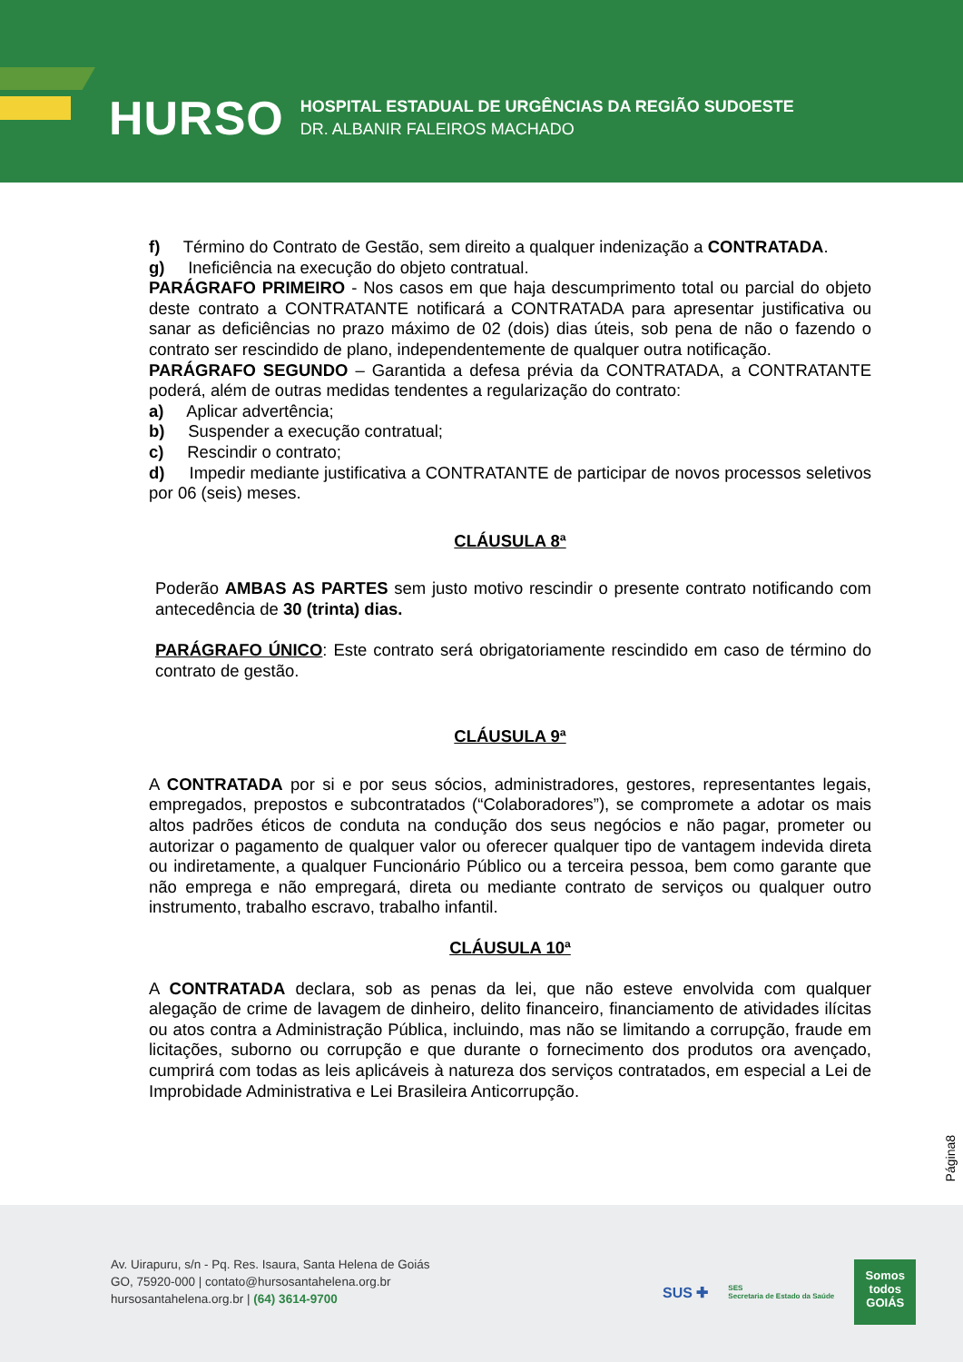HURSO
HOSPITAL ESTADUAL DE URGÊNCIAS DA REGIÃO SUDOESTE
DR. ALBANIR FALEIROS MACHADO
f) Término do Contrato de Gestão, sem direito a qualquer indenização a CONTRATADA.
g) Ineficiência na execução do objeto contratual.
PARÁGRAFO PRIMEIRO - Nos casos em que haja descumprimento total ou parcial do objeto deste contrato a CONTRATANTE notificará a CONTRATADA para apresentar justificativa ou sanar as deficiências no prazo máximo de 02 (dois) dias úteis, sob pena de não o fazendo o contrato ser rescindido de plano, independentemente de qualquer outra notificação.
PARÁGRAFO SEGUNDO – Garantida a defesa prévia da CONTRATADA, a CONTRATANTE poderá, além de outras medidas tendentes a regularização do contrato:
a) Aplicar advertência;
b) Suspender a execução contratual;
c) Rescindir o contrato;
d) Impedir mediante justificativa a CONTRATANTE de participar de novos processos seletivos por 06 (seis) meses.
CLÁUSULA 8ª
Poderão AMBAS AS PARTES sem justo motivo rescindir o presente contrato notificando com antecedência de 30 (trinta) dias.
PARÁGRAFO ÚNICO: Este contrato será obrigatoriamente rescindido em caso de término do contrato de gestão.
CLÁUSULA 9ª
A CONTRATADA por si e por seus sócios, administradores, gestores, representantes legais, empregados, prepostos e subcontratados (“Colaboradores”), se compromete a adotar os mais altos padrões éticos de conduta na condução dos seus negócios e não pagar, prometer ou autorizar o pagamento de qualquer valor ou oferecer qualquer tipo de vantagem indevida direta ou indiretamente, a qualquer Funcionário Público ou a terceira pessoa, bem como garante que não emprega e não empregará, direta ou mediante contrato de serviços ou qualquer outro instrumento, trabalho escravo, trabalho infantil.
CLÁUSULA 10ª
A CONTRATADA declara, sob as penas da lei, que não esteve envolvida com qualquer alegação de crime de lavagem de dinheiro, delito financeiro, financiamento de atividades ilícitas ou atos contra a Administração Pública, incluindo, mas não se limitando a corrupção, fraude em licitações, suborno ou corrupção e que durante o fornecimento dos produtos ora avençado, cumprirá com todas as leis aplicáveis à natureza dos serviços contratados, em especial a Lei de Improbidade Administrativa e Lei Brasileira Anticorrupção.
Página8
Av. Uirapuru, s/n - Pq. Res. Isaura, Santa Helena de Goiás
GO, 75920-000 | contato@hursosantahelena.org.br
hursosantahelena.org.br | (64) 3614-9700
SUS ✚ SES
Secretaria de Estado da Saúde
Somos todos
GOIÁS